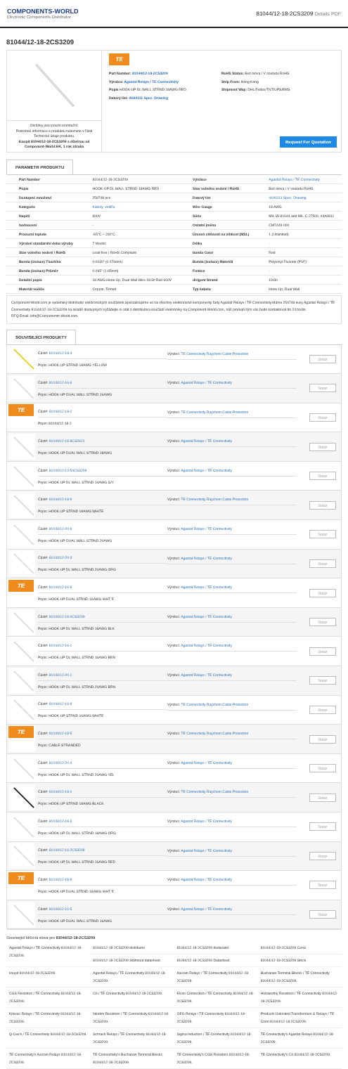COMPONENTS-WORLD
Electronic Components Distributor
81044/12-18-2CS3209 Details PDF
81044/12-18-2CS3209
Obrázky jsou pouze orientační.
Podrobné informace o produktu naleznete v části Technické údaje produktu.
Koupit 81044/12-18-2CS3209 s důvěrou od Component-World.HK, 1 rok záruka
TE
Part Number: 81044/12-18-2CS3209
Výrobce Agastat Relays / TE Connectivity
Popis HOOK-UP DL WALL STRND 18AWG RED
Datový list: 44A0111 Spec. Drawing
RoHS Status: Bez olova / V souladu RoHS
Ship From: Hong Kong
Shipment Way: DHL/Fedex/TNT/UPS/EMS
Request For Quotation
PARAMETR PRODUKTU
| Part Number | 81044/12-18-2CS3209 | Výrobce | Agastat Relays / TE Connectivity |
| Popis | HOOK-UP DL WALL STRND 18AWG RED | Stav volného vedení / RoHS | Bez olova / V souladu RoHS |
| Dostupné množství | 259748 pcs | Datový list | 44A0111 Spec. Drawing |
| Kategorie | Kabely, vodiče | Wire Gauge | 18 AWG |
| Napětí | 600V | Série | MIL-W-81044 and MIL-C-27500, 44A0811 |
| hodnocení | - | Ostatní jména | CM7449-000 |
| Provozní teplota | -65°C ~ 200°C | Úroveň citlivosti na vlhkost (MSL) | 1 (Unlimited) |
| Výrobní standardní doba výroby | 7 Weeks | Délka | - |
| Stav volného vedení / RoHS | Lead free / RoHS Compliant | bunda Color | Red |
| Bunda (izolace) Tloušťka | 0.0030" (0.076mm) | Bunda (izolace) Materiál | Polyvinyl Fluoride (PVF) |
| Bunda (izolace) Průměr | 0.065" (1.65mm) | Funkce | - |
| Detailní popis | 18 AWG Hook-Up, Dual Wall Wire 19/30 Red 600V | dirigent Strand | 19/30 |
| Materiál vodiče | Copper, Tinned | Typ kabelu | Hook-Up, Dual Wall |
Component-World.com je spolehlivý distributor elektronických součástek.Specializujeme se na všechny elektronické komponenty řady Agastat Relays / TE Connectivity.Máme 259748 kusy Agastat Relays / TE Connectivity 81044/12-18-2CS3209 na skladě dostupných.Vyžádejte si citát z distributora součástí elektroniky na Component-World.com, náš prodejní tým vás bude kontaktovat do 24 hodin.
RFQ Email: info@Components-World.com
SOUVISEJÍCÍ PRODUKTY
Část#: 81044/12-18-4
Popis: HOOK-UP STRND 18AWG YELLOW
Výrobci: TE Connectivity Raychem Cable Protection
Dotaz
Část#: 81044/12-16-6
Popis: HOOK-UP DUAL WALL STRND 16AWG
Výrobci: Agastat Relays / TE Connectivity
Dotaz
TE
Část#: 81044/12-18-2
Popis: 81044/12-18-2
Výrobci: TE Connectivity Raychem Cable Protection
Dotaz
Část#: 81044/12-18-9CS2621
Popis: HOOK-UP DUAL WALL STRND 18AWG
Výrobci: Agastat Relays / TE Connectivity
Dotaz
Část#: 81044/12-14-54CS3209
Popis: HOOK-UP DL WALL STRND 14AWG G/Y
Výrobci: Agastat Relays / TE Connectivity
Dotaz
Část#: 81044/12-18-9
Popis: HOOK-UP STRND 18AWG WHITE
Výrobci: TE Connectivity Raychem Cable Protection
Dotaz
Část#: 81044/12-20-6
Popis: HOOK-UP DUAL WALL STRND 20AWG
Výrobci: Agastat Relays / TE Connectivity
Dotaz
Část#: 81044/12-20-3
Popis: HOOK-UP DL WALL STRND 20AWG ORG
Výrobci: Agastat Relays / TE Connectivity
Dotaz
TE
Část#: 81044/12-16-9
Popis: HOOK-UP DUAL STRND 16AWG WHT 5'
Výrobci: Agastat Relays / TE Connectivity
Dotaz
Část#: 81044/12-18-0CS3209
Popis: HOOK-UP DL WALL STRND 18AWG BLK
Výrobci: Agastat Relays / TE Connectivity
Dotaz
Část#: 81044/12-16-1
Popis: HOOK-UP DL WALL STRND 16AWG BRN
Výrobci: Agastat Relays / TE Connectivity
Dotaz
Část#: 81044/12-20-1
Popis: HOOK-UP DL WALL STRND 20AWG BRN
Výrobci: Agastat Relays / TE Connectivity
Dotaz
Část#: 81044/12-16-9
Popis: HOOK-UP STRND 16AWG WHITE
Výrobci: TE Connectivity Raychem Cable Protection
Dotaz
TE
Část#: 81044/12-18-5
Popis: CABLE STRANDED
Výrobci: TE Connectivity Raychem Cable Protection
Dotaz
Část#: 81044/12-20-4
Popis: HOOK-UP DL WALL STRND 20AWG YEL
Výrobci: Agastat Relays / TE Connectivity
Dotaz
Část#: 81044/12-18-0
Popis: HOOK-UP STRND 18AWG BLACK
Výrobci: TE Connectivity Raychem Cable Protection
Dotaz
Část#: 81044/12-18-3
Popis: HOOK-UP DL WALL STRND 18AWG ORG
Výrobci: Agastat Relays / TE Connectivity
Dotaz
Část#: 81044/12-16-2CS3209
Popis: HOOK-UP DL WALL STRND 16AWG RED
Výrobci: Agastat Relays / TE Connectivity
Dotaz
TE
Část#: 81044/12-18-9
Popis: HOOK-UP DUAL STRND 18AWG WHT 5'
Výrobci: Agastat Relays / TE Connectivity
Dotaz
Část#: 81044/12-16-5
Popis: HOOK-UP DUAL WALL STRND 16AWG
Výrobci: Agastat Relays / TE Connectivity
Dotaz
Související klíčová slova pro 81044/12-18-2CS3209
| Agastat Relays / TE Connectivity 81044/12-18-2CS3209. | 81044/12-18-2CS3209 distributor | 81044/12-18-2CS3209 dodavatel | 81044/12-18-2CS3209 Cena |
| | 81044/12-18-2CS3209 Stáhnout datasheet. | 81044/12-18-2CS3209 Datasheet. | 81044/12-18-2CS3209 Stock. |
| koupit 81044/12-18-2CS3209. | Agastat Relays / TE Connectivity 81044/12-18-2CS3209. | Axicom Relays / TE Connectivity 81044/12-18-2CS3209. | Buchanan Terminal Blocks / TE Connectivity 81044/12-18-2CS3209. |
| CGS Resistors / TE Connectivity 81044/12-18-2CS3209. | CII / TE Connectivity 81044/12-18-2CS3209. | Elcon Connectors / TE Connectivity 81044/12-18-2CS3209. | Holsworthy Resistors / TE Connectivity 81044/12-18-2CS3209. |
| Kilovac Relays / TE Connectivity 81044/12-18-2CS3209. | Neohm Resistors / TE Connectivity 81044/12-18-2CS3209. | OEG Relays / TE Connectivity 81044/12-18-2CS3209. | Products Unlimited Transformers & Relays / TE Conn 81044/12-18-2CS3209. |
| Q-Cee's / TE Connectivity 81044/12-18-2CS3209. | Schrack Relays / TE Connectivity 81044/12-18-2CS3209. | Sigma Inductors / TE Connectivity 81044/12-18-2CS3209. | TE Connectivity's Agastat Relays 81044/12-18-2CS3209. |
| TE Connectivity's Axicom Relays 81044/12-18-2CS3209. | TE Connectivity's Buchanan Terminal Blocks 81044/12-18-2CS3209. | TE Connectivity's CGS Resistors 81044/12-18-2CS3209. | TE Connectivity's CII 81044/12-18-2CS3209. |